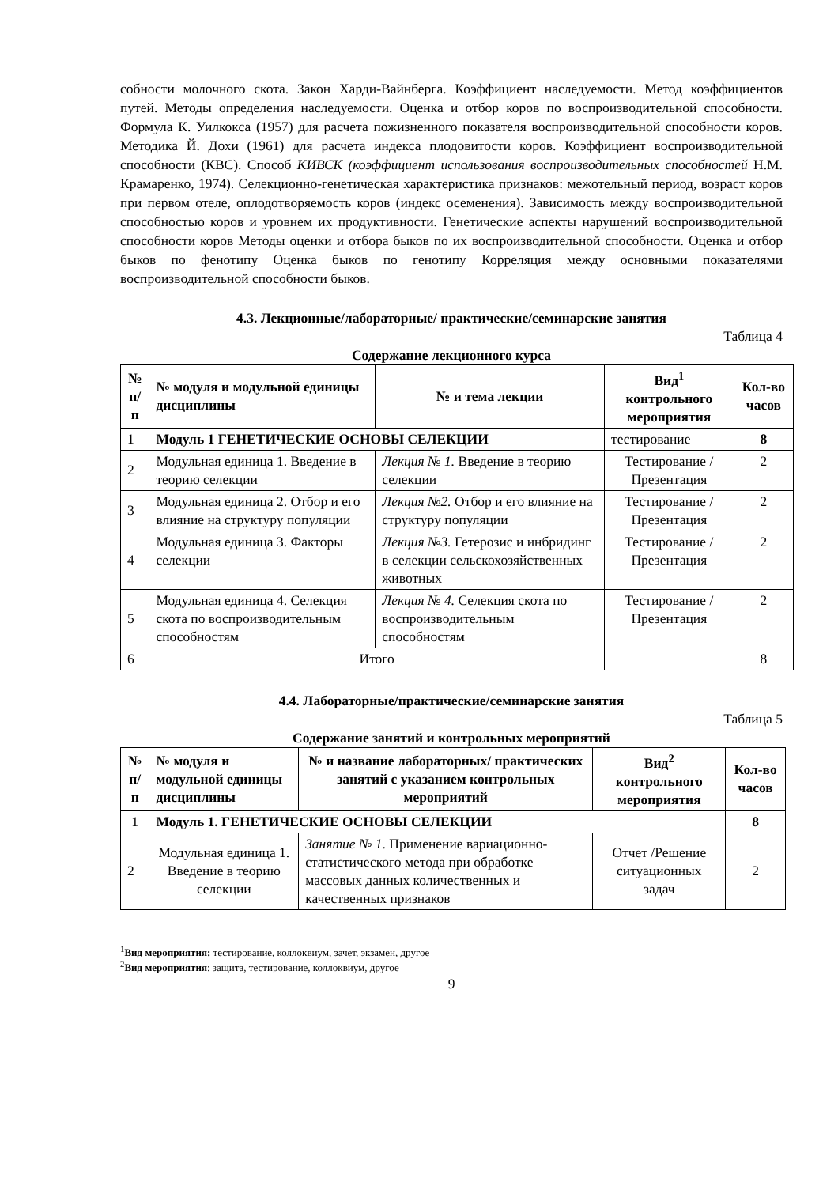собности молочного скота. Закон Харди-Вайнберга. Коэффициент наследуемости. Метод коэффициентов путей. Методы определения наследуемости. Оценка и отбор коров по воспроизводительной способности. Формула К. Уилкокса (1957) для расчета пожизненного показателя воспроизводительной способности коров. Методика Й. Дохи (1961) для расчета индекса плодовитости коров. Коэффициент воспроизводительной способности (КВС). Способ КИВСК (коэффициент использования воспроизводительных способностей Н.М. Крамаренко, 1974). Селекционно-генетическая характеристика признаков: межотельный период, возраст коров при первом отеле, оплодотворяемость коров (индекс осеменения). Зависимость между воспроизводительной способностью коров и уровнем их продуктивности. Генетические аспекты нарушений воспроизводительной способности коров Методы оценки и отбора быков по их воспроизводительной способности. Оценка и отбор быков по фенотипу Оценка быков по генотипу Корреляция между основными показателями воспроизводительной способности быков.
4.3. Лекционные/лабораторные/ практические/семинарские занятия
Таблица 4
Содержание лекционного курса
| № п/п | № модуля и модульной единицы дисциплины | № и тема лекции | Вид<sup>1</sup> контрольного мероприятия | Кол-во часов |
| --- | --- | --- | --- | --- |
| 1 | Модуль 1 ГЕНЕТИЧЕСКИЕ ОСНОВЫ СЕЛЕКЦИИ | | тестирование | 8 |
| 2 | Модульная единица 1. Введение в теорию селекции | Лекция № 1. Введение в теорию селекции | Тестирование /Презентация | 2 |
| 3 | Модульная единица 2. Отбор и его влияние на структуру популяции | Лекция №2. Отбор и его влияние на структуру популяции | Тестирование /Презентация | 2 |
| 4 | Модульная единица 3. Факторы селекции | Лекция №3. Гетерозис и инбридинг в селекции сельскохозяйственных животных | Тестирование /Презентация | 2 |
| 5 | Модульная единица 4. Селекция скота по воспроизводительным способностям | Лекция № 4. Селекция скота по воспроизводительным способностям | Тестирование /Презентация | 2 |
| 6 | Итого | | | 8 |
4.4. Лабораторные/практические/семинарские занятия
Таблица 5
Содержание занятий и контрольных мероприятий
| № п/п | № модуля и модульной единицы дисциплины | № и название лабораторных/ практических занятий с указанием контрольных мероприятий | Вид<sup>2</sup> контрольного мероприятия | Кол-во часов |
| --- | --- | --- | --- | --- |
| 1 | Модуль 1. ГЕНЕТИЧЕСКИЕ ОСНОВЫ СЕЛЕКЦИИ | | | 8 |
| 2 | Модульная единица 1. Введение в теорию селекции | Занятие № 1 . Применение вариационно-статистического метода при обработке массовых данных количественных и качественных признаков | Отчет /Решение ситуационных задач | 2 |
<sup>1</sup> Вид мероприятия: тестирование, коллоквиум, зачет, экзамен, другое
<sup>2</sup> Вид мероприятия: защита, тестирование, коллоквиум, другое
9